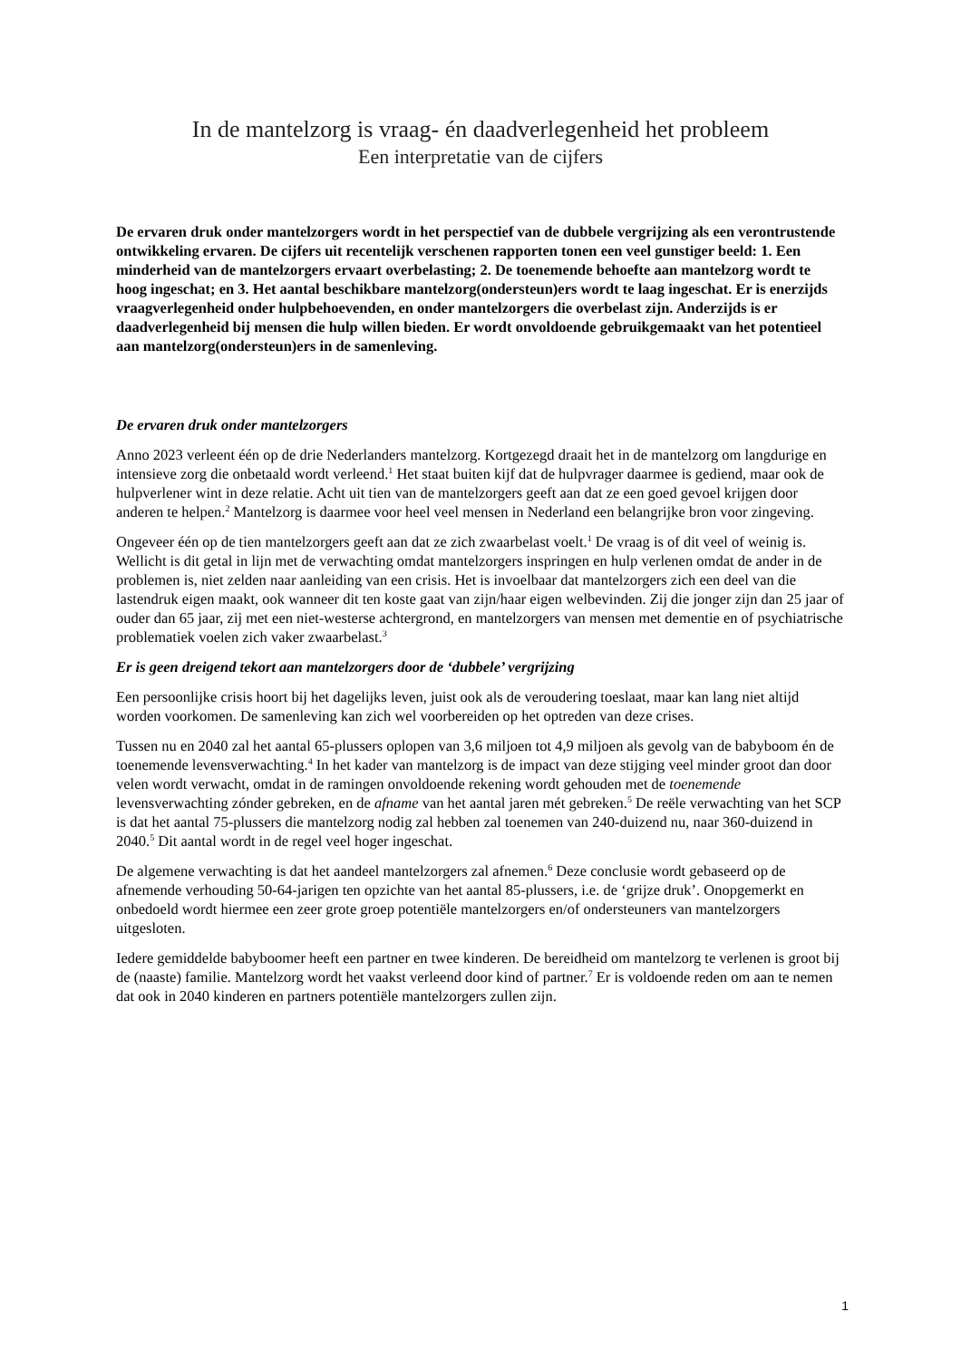In de mantelzorg is vraag- én daadverlegenheid het probleem
Een interpretatie van de cijfers
De ervaren druk onder mantelzorgers wordt in het perspectief van de dubbele vergrijzing als een verontrustende ontwikkeling ervaren. De cijfers uit recentelijk verschenen rapporten tonen een veel gunstiger beeld: 1. Een minderheid van de mantelzorgers ervaart overbelasting; 2. De toenemende behoefte aan mantelzorg wordt te hoog ingeschat; en 3. Het aantal beschikbare mantelzorg(ondersteun)ers wordt te laag ingeschat. Er is enerzijds vraagverlegenheid onder hulpbehoevenden, en onder mantelzorgers die overbelast zijn. Anderzijds is er daadverlegenheid bij mensen die hulp willen bieden. Er wordt onvoldoende gebruikgemaakt van het potentieel aan mantelzorg(ondersteun)ers in de samenleving.
De ervaren druk onder mantelzorgers
Anno 2023 verleent één op de drie Nederlanders mantelzorg. Kortgezegd draait het in de mantelzorg om langdurige en intensieve zorg die onbetaald wordt verleend.<sup>1</sup> Het staat buiten kijf dat de hulpvrager daarmee is gediend, maar ook de hulpverlener wint in deze relatie. Acht uit tien van de mantelzorgers geeft aan dat ze een goed gevoel krijgen door anderen te helpen.<sup>2</sup> Mantelzorg is daarmee voor heel veel mensen in Nederland een belangrijke bron voor zingeving.
Ongeveer één op de tien mantelzorgers geeft aan dat ze zich zwaarbelast voelt.<sup>1</sup> De vraag is of dit veel of weinig is. Wellicht is dit getal in lijn met de verwachting omdat mantelzorgers inspringen en hulp verlenen omdat de ander in de problemen is, niet zelden naar aanleiding van een crisis. Het is invoelbaar dat mantelzorgers zich een deel van die lastendruk eigen maakt, ook wanneer dit ten koste gaat van zijn/haar eigen welbevinden. Zij die jonger zijn dan 25 jaar of ouder dan 65 jaar, zij met een niet-westerse achtergrond, en mantelzorgers van mensen met dementie en of psychiatrische problematiek voelen zich vaker zwaarbelast.<sup>3</sup>
Er is geen dreigend tekort aan mantelzorgers door de ‘dubbele’ vergrijzing
Een persoonlijke crisis hoort bij het dagelijks leven, juist ook als de veroudering toeslaat, maar kan lang niet altijd worden voorkomen. De samenleving kan zich wel voorbereiden op het optreden van deze crises.
Tussen nu en 2040 zal het aantal 65-plussers oplopen van 3,6 miljoen tot 4,9 miljoen als gevolg van de babyboom én de toenemende levensverwachting.<sup>4</sup> In het kader van mantelzorg is de impact van deze stijging veel minder groot dan door velen wordt verwacht, omdat in de ramingen onvoldoende rekening wordt gehouden met de toenemende levensverwachting zónder gebreken, en de afname van het aantal jaren mét gebreken.<sup>5</sup> De reële verwachting van het SCP is dat het aantal 75-plussers die mantelzorg nodig zal hebben zal toenemen van 240-duizend nu, naar 360-duizend in 2040.<sup>5</sup> Dit aantal wordt in de regel veel hoger ingeschat.
De algemene verwachting is dat het aandeel mantelzorgers zal afnemen.<sup>6</sup> Deze conclusie wordt gebaseerd op de afnemende verhouding 50-64-jarigen ten opzichte van het aantal 85-plussers, i.e. de ‘grijze druk’. Onopgemerkt en onbedoeld wordt hiermee een zeer grote groep potentiële mantelzorgers en/of ondersteuners van mantelzorgers uitgesloten.
Iedere gemiddelde babyboomer heeft een partner en twee kinderen. De bereidheid om mantelzorg te verlenen is groot bij de (naaste) familie. Mantelzorg wordt het vaakst verleend door kind of partner.<sup>7</sup> Er is voldoende reden om aan te nemen dat ook in 2040 kinderen en partners potentiële mantelzorgers zullen zijn.
1